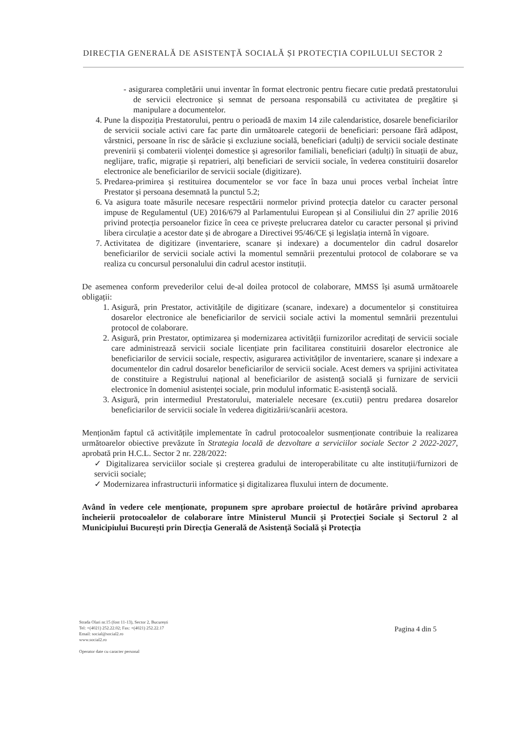DIRECȚIA GENERALĂ DE ASISTENȚĂ SOCIALĂ ȘI PROTECȚIA COPILULUI SECTOR 2
- asigurarea completării unui inventar în format electronic pentru fiecare cutie predată prestatorului de servicii electronice și semnat de persoana responsabilă cu activitatea de pregătire și manipulare a documentelor.
4. Pune la dispoziția Prestatorului, pentru o perioadă de maxim 14 zile calendaristice, dosarele beneficiarilor de servicii sociale activi care fac parte din următoarele categorii de beneficiari: persoane fără adăpost, vârstnici, persoane în risc de sărăcie și excluziune socială, beneficiari (adulți) de servicii sociale destinate prevenirii și combaterii violenței domestice și agresorilor familiali, beneficiari (adulți) în situații de abuz, neglijare, trafic, migrație și repatrieri, alți beneficiari de servicii sociale, în vederea constituirii dosarelor electronice ale beneficiarilor de servicii sociale (digitizare).
5. Predarea-primirea și restituirea documentelor se vor face în baza unui proces verbal încheiat între Prestator și persoana desemnată la punctul 5.2;
6. Va asigura toate măsurile necesare respectării normelor privind protecția datelor cu caracter personal impuse de Regulamentul (UE) 2016/679 al Parlamentului European și al Consiliului din 27 aprilie 2016 privind protecția persoanelor fizice în ceea ce privește prelucrarea datelor cu caracter personal și privind libera circulație a acestor date și de abrogare a Directivei 95/46/CE și legislația internă în vigoare.
7. Activitatea de digitizare (inventariere, scanare și indexare) a documentelor din cadrul dosarelor beneficiarilor de servicii sociale activi la momentul semnării prezentului protocol de colaborare se va realiza cu concursul personalului din cadrul acestor instituții.
De asemenea conform prevederilor celui de-al doilea protocol de colaborare, MMSS își asumă următoarele obligații:
1. Asigură, prin Prestator, activitățile de digitizare (scanare, indexare) a documentelor și constituirea dosarelor electronice ale beneficiarilor de servicii sociale activi la momentul semnării prezentului protocol de colaborare.
2. Asigură, prin Prestator, optimizarea și modernizarea activității furnizorilor acreditați de servicii sociale care administrează servicii sociale licențiate prin facilitarea constituirii dosarelor electronice ale beneficiarilor de servicii sociale, respectiv, asigurarea activităților de inventariere, scanare și indexare a documentelor din cadrul dosarelor beneficiarilor de servicii sociale. Acest demers va sprijini activitatea de constituire a Registrului național al beneficiarilor de asistență socială și furnizare de servicii electronice în domeniul asistenței sociale, prin modulul informatic E-asistență socială.
3. Asigură, prin intermediul Prestatorului, materialele necesare (ex.cutii) pentru predarea dosarelor beneficiarilor de servicii sociale în vederea digitizării/scanării acestora.
Menționăm faptul că activitățile implementate în cadrul protocoalelor susmenționate contribuie la realizarea următoarelor obiective prevăzute în Strategia locală de dezvoltare a serviciilor sociale Sector 2 2022-2027, aprobată prin H.C.L. Sector 2 nr. 228/2022:
✓ Digitalizarea serviciilor sociale și creșterea gradului de interoperabilitate cu alte instituții/furnizori de servicii sociale;
✓ Modernizarea infrastructurii informatice și digitalizarea fluxului intern de documente.
Având în vedere cele menționate, propunem spre aprobare proiectul de hotărâre privind aprobarea încheierii protocoalelor de colaborare între Ministerul Muncii și Protecției Sociale și Sectorul 2 al Municipiului București prin Direcția Generală de Asistență Socială și Protecția
Strada Olari nr.15 (fost 11-13), Sector 2, București
Tel: +(4021) 252.22.02; Fax: +(4021) 252.22.17
Email: social@social2.ro
www.social2.ro
Operator date cu caracter personal
Pagina 4 din 5